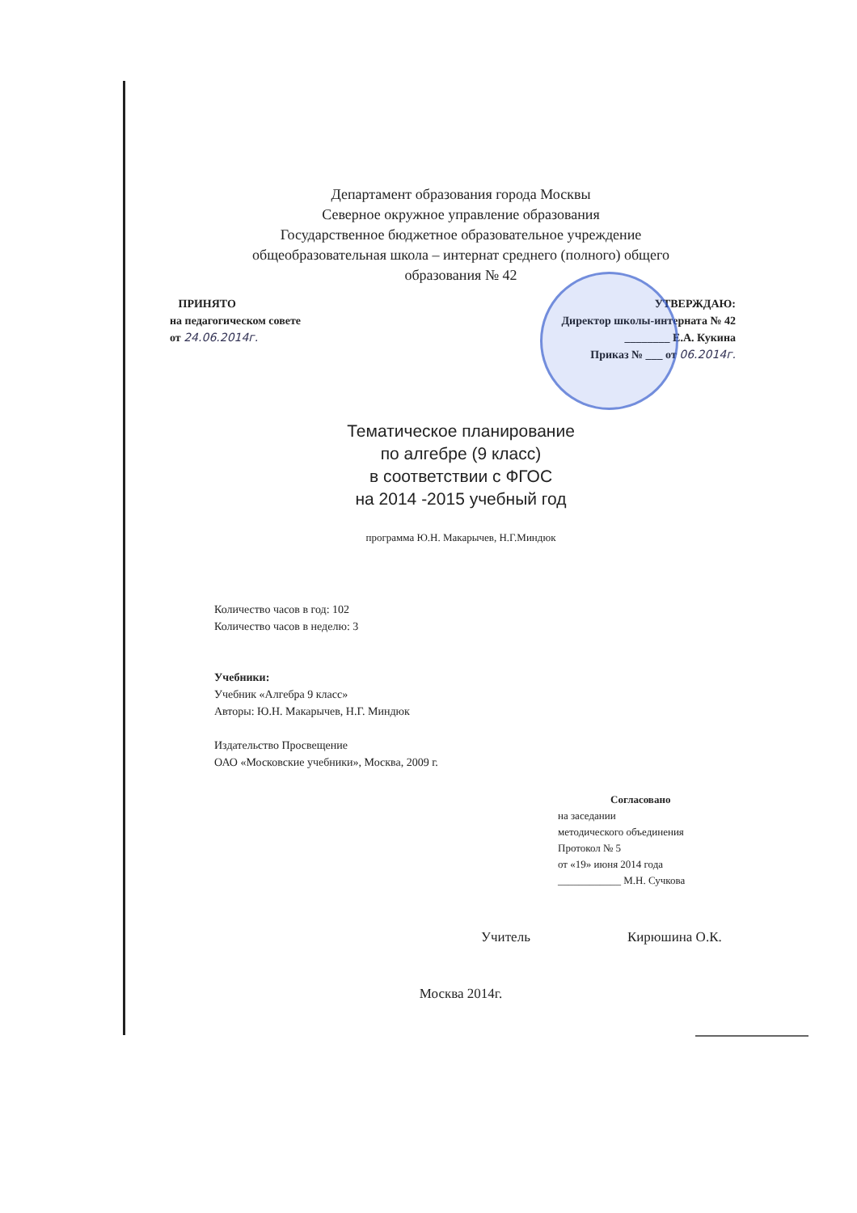Департамент образования города Москвы
Северное окружное управление образования
Государственное бюджетное образовательное учреждение
общеобразовательная школа – интернат среднего (полного) общего
образования № 42
ПРИНЯТО
на педагогическом совете
от 24.06.2014г.
УТВЕРЖДАЮ:
Директор школы-интерната № 42
________ Е.А. Кукина
Приказ № ___ от 06.2014г.
Тематическое планирование
по алгебре (9 класс)
в соответствии с ФГОС
на 2014 -2015 учебный год
программа Ю.Н. Макарычев, Н.Г.Миндюк
Количество часов в год: 102
Количество часов в неделю: 3
Учебники:
Учебник «Алгебра 9 класс»
Авторы: Ю.Н. Макарычев, Н.Г. Миндюк
Издательство Просвещение
ОАО «Московские учебники», Москва, 2009 г.
Согласовано
на заседании
методического объединения
Протокол № 5
от «19» июня 2014 года
____________ М.Н. Сучкова
Учитель Кирюшина О.К.
Москва 2014г.